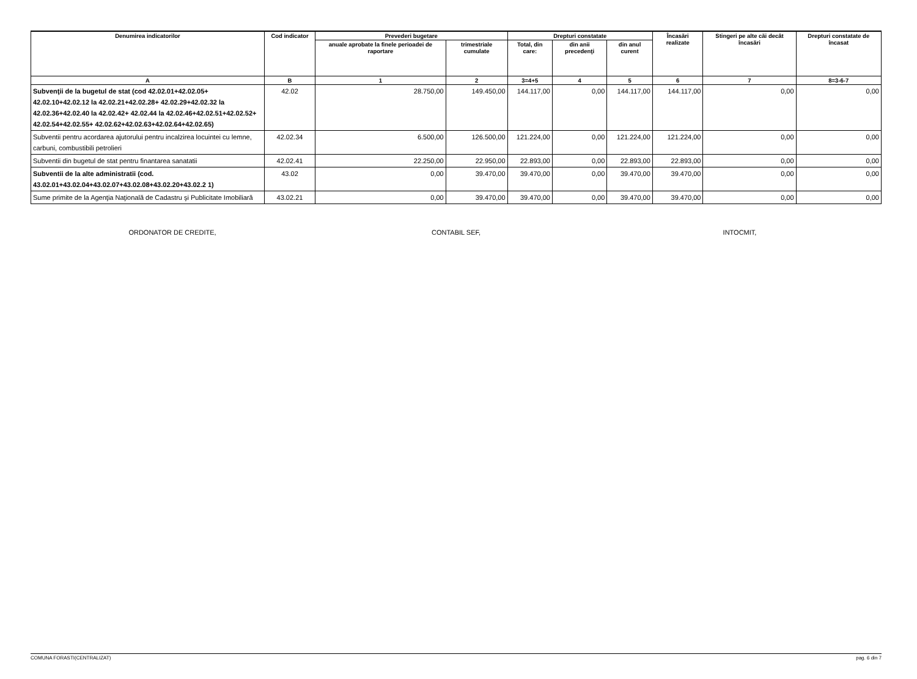| Denumirea indicatorilor | Cod indicator | Prevederi bugetare | | Drepturi constatate | | | Încasări realizate | Stingeri pe alte căi decât încasări | Drepturi constatate de încasat |
| --- | --- | --- | --- | --- | --- | --- | --- | --- | --- |
| | | anuale aprobate la finele perioadei de raportare | trimestriale cumulate | Total, din care: | din anii precedenţi | din anul curent | | | |
| A | B | 1 | 2 | 3=4+5 | 4 | 5 | 6 | 7 | 8=3-6-7 |
| Subvenţii de la bugetul de stat (cod 42.02.01+42.02.05+ 42.02.10+42.02.12 la 42.02.21+42.02.28+ 42.02.29+42.02.32 la 42.02.36+42.02.40 la 42.02.42+ 42.02.44 la 42.02.46+42.02.51+42.02.52+ 42.02.54+42.02.55+ 42.02.62+42.02.63+42.02.64+42.02.65) | 42.02 | 28.750,00 | 149.450,00 | 144.117,00 | 0,00 | 144.117,00 | 144.117,00 | 0,00 | 0,00 |
| Subventii pentru acordarea ajutorului pentru incalzirea locuintei cu lemne, carbuni, combustibili petrolieri | 42.02.34 | 6.500,00 | 126.500,00 | 121.224,00 | 0,00 | 121.224,00 | 121.224,00 | 0,00 | 0,00 |
| Subventii din bugetul de stat pentru finantarea sanatatii | 42.02.41 | 22.250,00 | 22.950,00 | 22.893,00 | 0,00 | 22.893,00 | 22.893,00 | 0,00 | 0,00 |
| Subventii de la alte administratii (cod. 43.02.01+43.02.04+43.02.07+43.02.08+43.02.20+43.02.2 1) | 43.02 | 0,00 | 39.470,00 | 39.470,00 | 0,00 | 39.470,00 | 39.470,00 | 0,00 | 0,00 |
| Sume primite de la Agenţia Naţională de Cadastru şi Publicitate Imobiliară | 43.02.21 | 0,00 | 39.470,00 | 39.470,00 | 0,00 | 39.470,00 | 39.470,00 | 0,00 | 0,00 |
ORDONATOR DE CREDITE, CONTABIL SEF, INTOCMIT,
COMUNA FORASTI(CENTRALIZAT) pag. 6 din 7